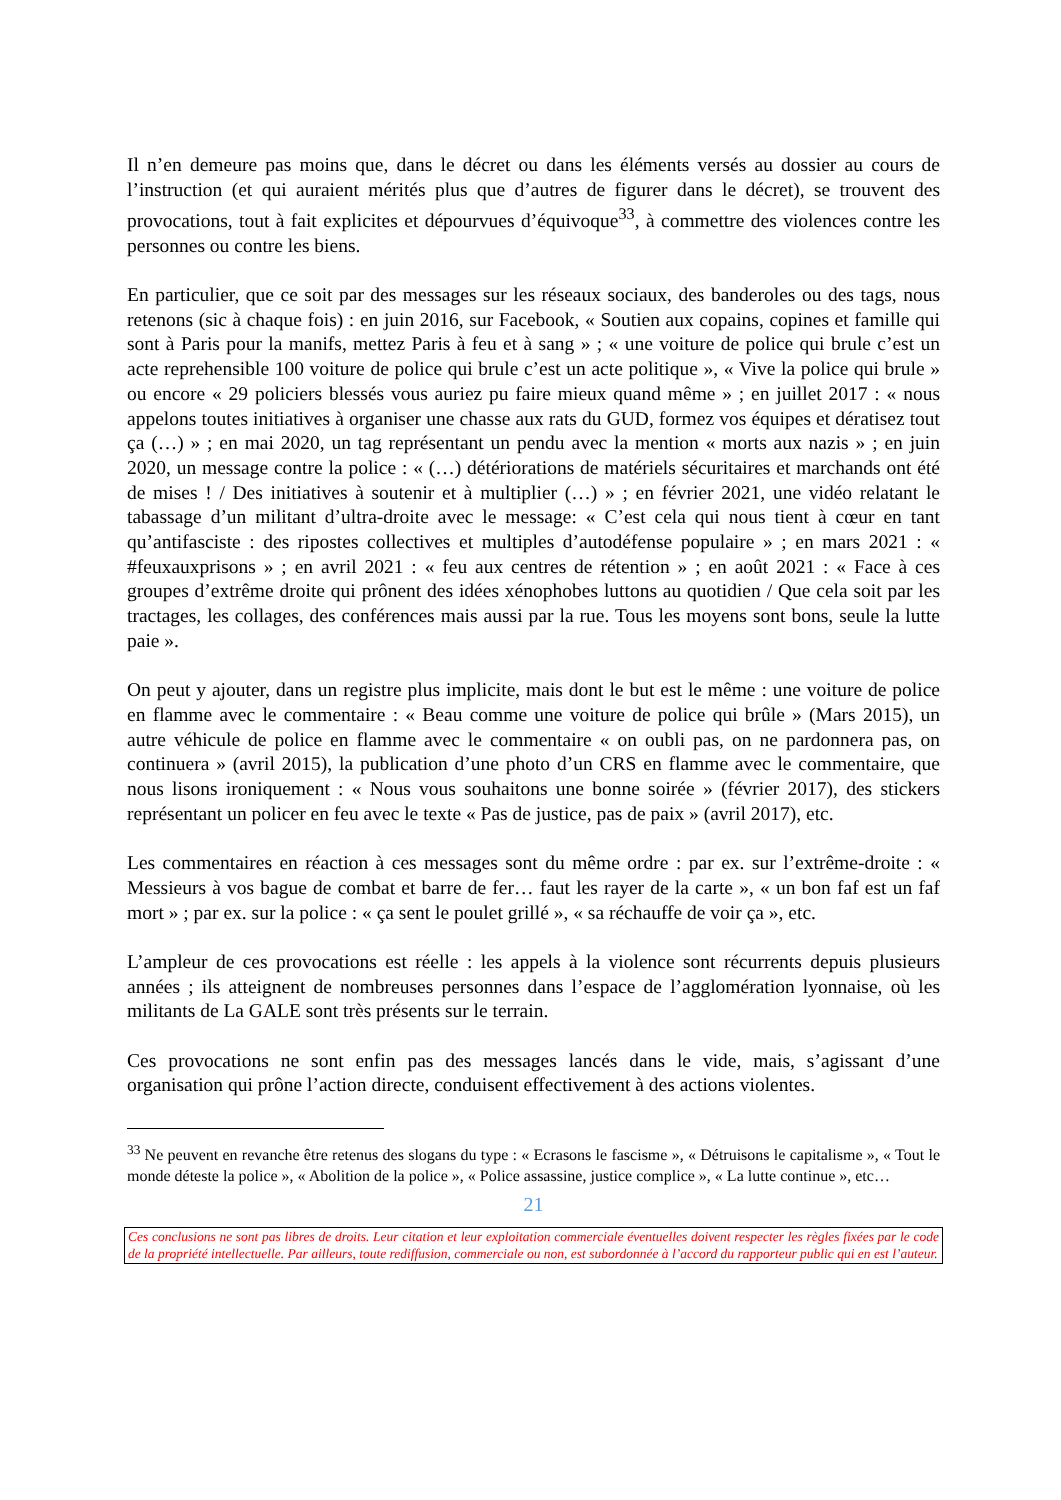Il n’en demeure pas moins que, dans le décret ou dans les éléments versés au dossier au cours de l’instruction (et qui auraient mérités plus que d’autres de figurer dans le décret), se trouvent des provocations, tout à fait explicites et dépourvues d’équivoque<sup>33</sup>, à commettre des violences contre les personnes ou contre les biens.
En particulier, que ce soit par des messages sur les réseaux sociaux, des banderoles ou des tags, nous retenons (sic à chaque fois) : en juin 2016, sur Facebook, « Soutien aux copains, copines et famille qui sont à Paris pour la manifs, mettez Paris à feu et à sang » ; « une voiture de police qui brule c’est un acte reprehensible 100 voiture de police qui brule c’est un acte politique », « Vive la police qui brule » ou encore « 29 policiers blessés vous auriez pu faire mieux quand même » ; en juillet 2017 : « nous appelons toutes initiatives à organiser une chasse aux rats du GUD, formez vos équipes et dératisez tout ça (…) » ; en mai 2020, un tag représentant un pendu avec la mention « morts aux nazis » ; en juin 2020, un message contre la police : « (…) détériorations de matériels sécuritaires et marchands ont été de mises ! / Des initiatives à soutenir et à multiplier (…) » ; en février 2021, une vidéo relatant le tabassage d’un militant d’ultra-droite avec le message: « C’est cela qui nous tient à cœur en tant qu’antifasciste : des ripostes collectives et multiples d’autodéfense populaire » ; en mars 2021 : « #feuxauxprisons » ; en avril 2021 : « feu aux centres de rétention » ; en août 2021 : « Face à ces groupes d’extrême droite qui prônent des idées xénophobes luttons au quotidien / Que cela soit par les tractages, les collages, des conférences mais aussi par la rue. Tous les moyens sont bons, seule la lutte paie ».
On peut y ajouter, dans un registre plus implicite, mais dont le but est le même : une voiture de police en flamme avec le commentaire : « Beau comme une voiture de police qui brûle » (Mars 2015), un autre véhicule de police en flamme avec le commentaire « on oubli pas, on ne pardonnera pas, on continuera » (avril 2015), la publication d’une photo d’un CRS en flamme avec le commentaire, que nous lisons ironiquement : « Nous vous souhaitons une bonne soirée » (février 2017), des stickers représentant un policer en feu avec le texte « Pas de justice, pas de paix » (avril 2017), etc.
Les commentaires en réaction à ces messages sont du même ordre : par ex. sur l’extrême-droite : « Messieurs à vos bague de combat et barre de fer… faut les rayer de la carte », « un bon faf est un faf mort » ; par ex. sur la police : « ça sent le poulet grillé », « sa réchauffe de voir ça », etc.
L’ampleur de ces provocations est réelle : les appels à la violence sont récurrents depuis plusieurs années ; ils atteignent de nombreuses personnes dans l’espace de l’agglomération lyonnaise, où les militants de La GALE sont très présents sur le terrain.
Ces provocations ne sont enfin pas des messages lancés dans le vide, mais, s’agissant d’une organisation qui prône l’action directe, conduisent effectivement à des actions violentes.
<sup>33</sup> Ne peuvent en revanche être retenus des slogans du type : « Ecrasons le fascisme », « Détruisons le capitalisme », « Tout le monde déteste la police », « Abolition de la police », « Police assassine, justice complice », « La lutte continue », etc…
21
Ces conclusions ne sont pas libres de droits. Leur citation et leur exploitation commerciale éventuelles doivent respecter les règles fixées par le code de la propriété intellectuelle. Par ailleurs, toute rediffusion, commerciale ou non, est subordonnée à l’accord du rapporteur public qui en est l’auteur.